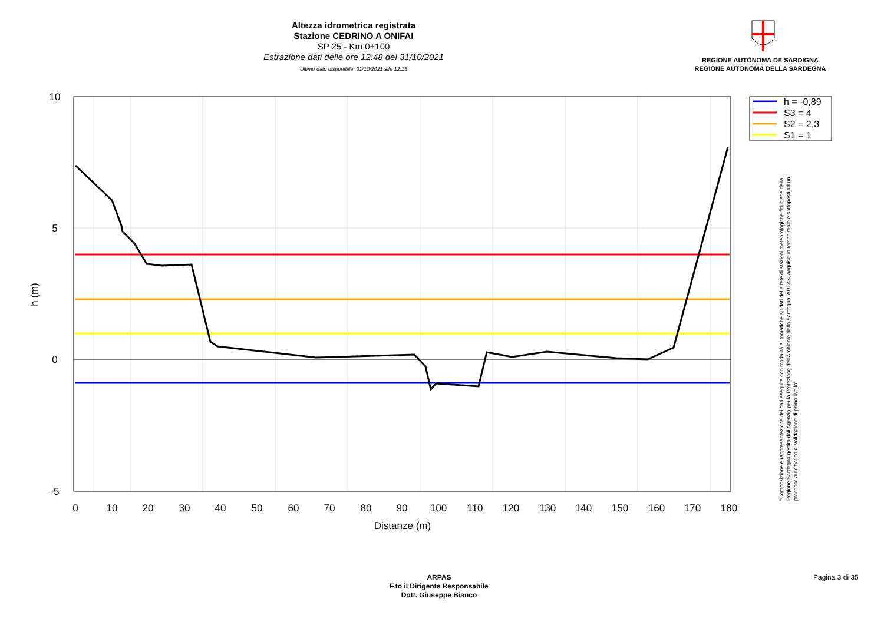0
10
20
30
40
50
60
70
80
90
100
110
120
130
140
150
160
170
180
Distanze (m)
10
5
0
-5
h (m)
h = -0,89
S3 = 4
S2 = 2,3
S1 = 1
Altezza idrometrica registrata
Stazione CEDRINO A ONIFAI
SP 25 - Km 0+100
Estrazione dati delle ore 12:48 del 31/10/2021
Ultimo dato disponibile: 31/10/2021 alle 12:15
REGIONE AUTÒNOMA DE SARDIGNA
REGIONE AUTONOMA DELLA SARDEGNA
"Composizione e rappresentazione dei dati eseguita con modalità automatiche su dati della rete di stazioni meteorologiche fiduciarie della Regione Sardegna gestita dall'Agenzia per la Protezione dell'Ambiente della Sardegna, ARPAS, acquisiti in tempo reale e sottoposti ad un processo automatico di validazione di primo livello"
ARPAS
F.to il Dirigente Responsabile
Dott. Giuseppe Bianco
Pagina 3 di 35